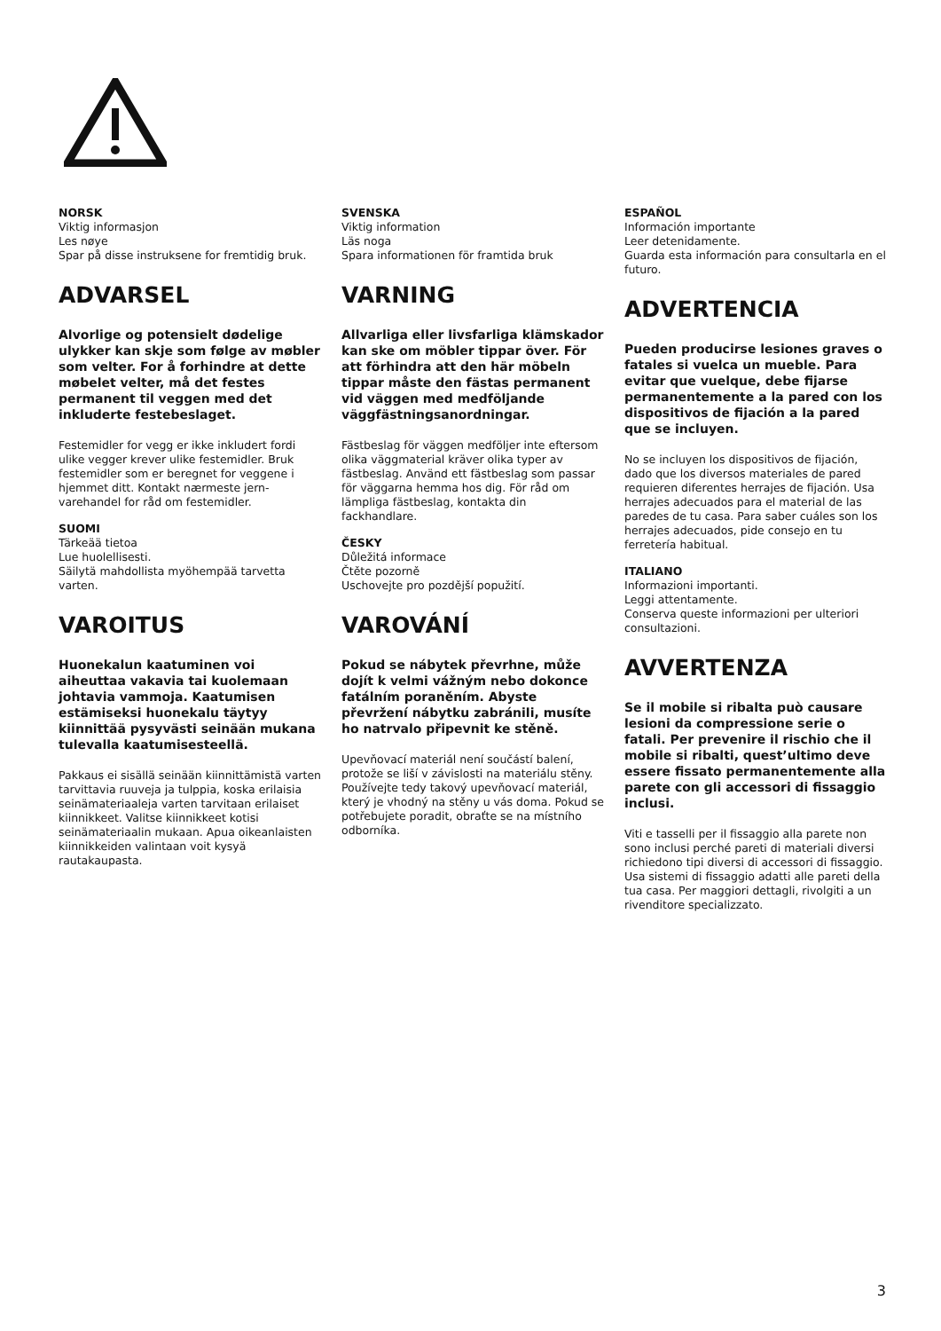NORSK
Viktig informasjon
Les nøye
Spar på disse instruksene for fremtidig bruk.
ADVARSEL
Alvorlige og potensielt dødelige ulykker kan skje som følge av møbler som velter. For å forhindre at dette møbelet velter, må det festes permanent til veggen med det inkluderte festebeslaget.
Festemidler for vegg er ikke inkludert fordi ulike vegger krever ulike festemidler. Bruk festemidler som er beregnet for veggene i hjemmet ditt. Kontakt nærmeste jern-varehandel for råd om festemidler.
SUOMI
Tärkeää tietoa
Lue huolellisesti.
Säilytä mahdollista myöhempää tarvetta varten.
VAROITUS
Huonekalun kaatuminen voi aiheuttaa vakavia tai kuolemaan johtavia vammoja. Kaatumisen estämiseksi huonekalu täytyy kiinnittää pysyvästi seinään mukana tulevalla kaatumisesteellä.
Pakkaus ei sisällä seinään kiinnittämistä varten tarvittavia ruuveja ja tulppia, koska erilaisia seinämateriaaleja varten tarvitaan erilaiset kiinnikkeet. Valitse kiinnikkeet kotisi seinämateriaalin mukaan. Apua oikeanlaisten kiinnikkeiden valintaan voit kysyä rautakaupasta.
SVENSKA
Viktig information
Läs noga
Spara informationen för framtida bruk
VARNING
Allvarliga eller livsfarliga klämskador kan ske om möbler tippar över. För att förhindra att den här möbeln tippar måste den fästas permanent vid väggen med medföljande väggfästningsanordningar.
Fästbeslag för väggen medföljer inte eftersom olika väggmaterial kräver olika typer av fästbeslag. Använd ett fästbeslag som passar för väggarna hemma hos dig. För råd om lämpliga fästbeslag, kontakta din fackhandlare.
ČESKY
Důležitá informace
Čtěte pozorně
Uschovejte pro pozdější popužití.
VAROVÁNÍ
Pokud se nábytek převrhne, může dojít k velmi vážným nebo dokonce fatálním poraněním. Abyste převržení nábytku zabránili, musíte ho natrvalo připevnit ke stěně.
Upevňovací materiál není součástí balení, protože se liší v závislosti na materiálu stěny. Používejte tedy takový upevňovací materiál, který je vhodný na stěny u vás doma. Pokud se potřebujete poradit, obraťte se na místního odborníka.
ESPAÑOL
Información importante
Leer detenidamente.
Guarda esta información para consultarla en el futuro.
ADVERTENCIA
Pueden producirse lesiones graves o fatales si vuelca un mueble. Para evitar que vuelque, debe fijarse permanentemente a la pared con los dispositivos de fijación a la pared que se incluyen.
No se incluyen los dispositivos de fijación, dado que los diversos materiales de pared requieren diferentes herrajes de fijación. Usa herrajes adecuados para el material de las paredes de tu casa. Para saber cuáles son los herrajes adecuados, pide consejo en tu ferretería habitual.
ITALIANO
Informazioni importanti.
Leggi attentamente.
Conserva queste informazioni per ulteriori consultazioni.
AVVERTENZA
Se il mobile si ribalta può causare lesioni da compressione serie o fatali. Per prevenire il rischio che il mobile si ribalti, quest’ultimo deve essere fissato permanentemente alla parete con gli accessori di fissaggio inclusi.
Viti e tasselli per il fissaggio alla parete non sono inclusi perché pareti di materiali diversi richiedono tipi diversi di accessori di fissaggio. Usa sistemi di fissaggio adatti alle pareti della tua casa. Per maggiori dettagli, rivolgiti a un rivenditore specializzato.
3